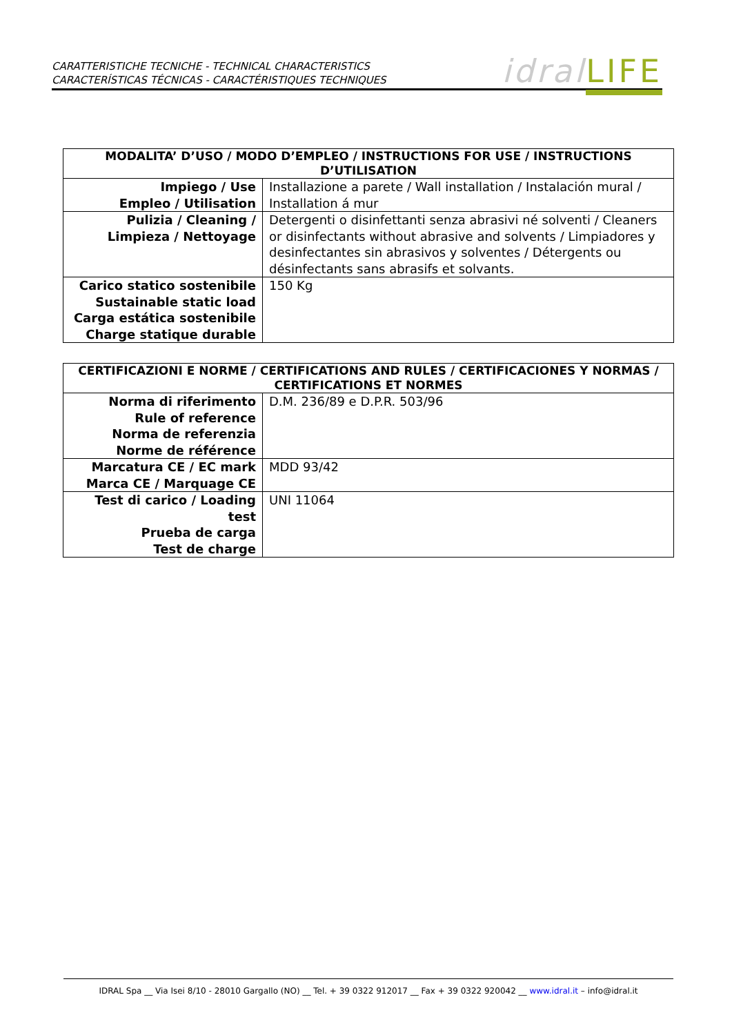CARATTERISTICHE TECNICHE - TECHNICAL CHARACTERISTICS
CARACTERÍSTICAS TÉCNICAS - CARACTÉRISTIQUES TECHNIQUES
idral LIFE
| MODALITA’ D’USO / MODO D’EMPLEO / INSTRUCTIONS FOR USE / INSTRUCTIONS D’UTILISATION | |
| --- | --- |
| Impiego / Use Empleo / Utilisation | Installazione a parete / Wall installation / Instalación mural / Installation á mur |
| Pulizia / Cleaning / Limpieza / Nettoyage | Detergenti o disinfettanti senza abrasivi né solventi / Cleaners or disinfectants without abrasive and solvents / Limpiadores y desinfectantes sin abrasivos y solventes / Détergents ou désinfectants sans abrasifs et solvants. |
| Carico statico sostenibile Sustainable static load Carga estática sostenibile Charge statique durable | 150 Kg |
| CERTIFICAZIONI E NORME / CERTIFICATIONS AND RULES / CERTIFICACIONES Y NORMAS / CERTIFICATIONS ET NORMES | |
| --- | --- |
| Norma di riferimento Rule of reference Norma de referenzia Norme de référence | D.M. 236/89 e D.P.R. 503/96 |
| Marcatura CE / EC mark Marca CE / Marquage CE | MDD 93/42 |
| Test di carico / Loading test Prueba de carga Test de charge | UNI 11064 |
IDRAL Spa __ Via Isei 8/10 - 28010 Gargallo (NO) __ Tel. + 39 0322 912017 __ Fax + 39 0322 920042 __ www.idral.it – info@idral.it